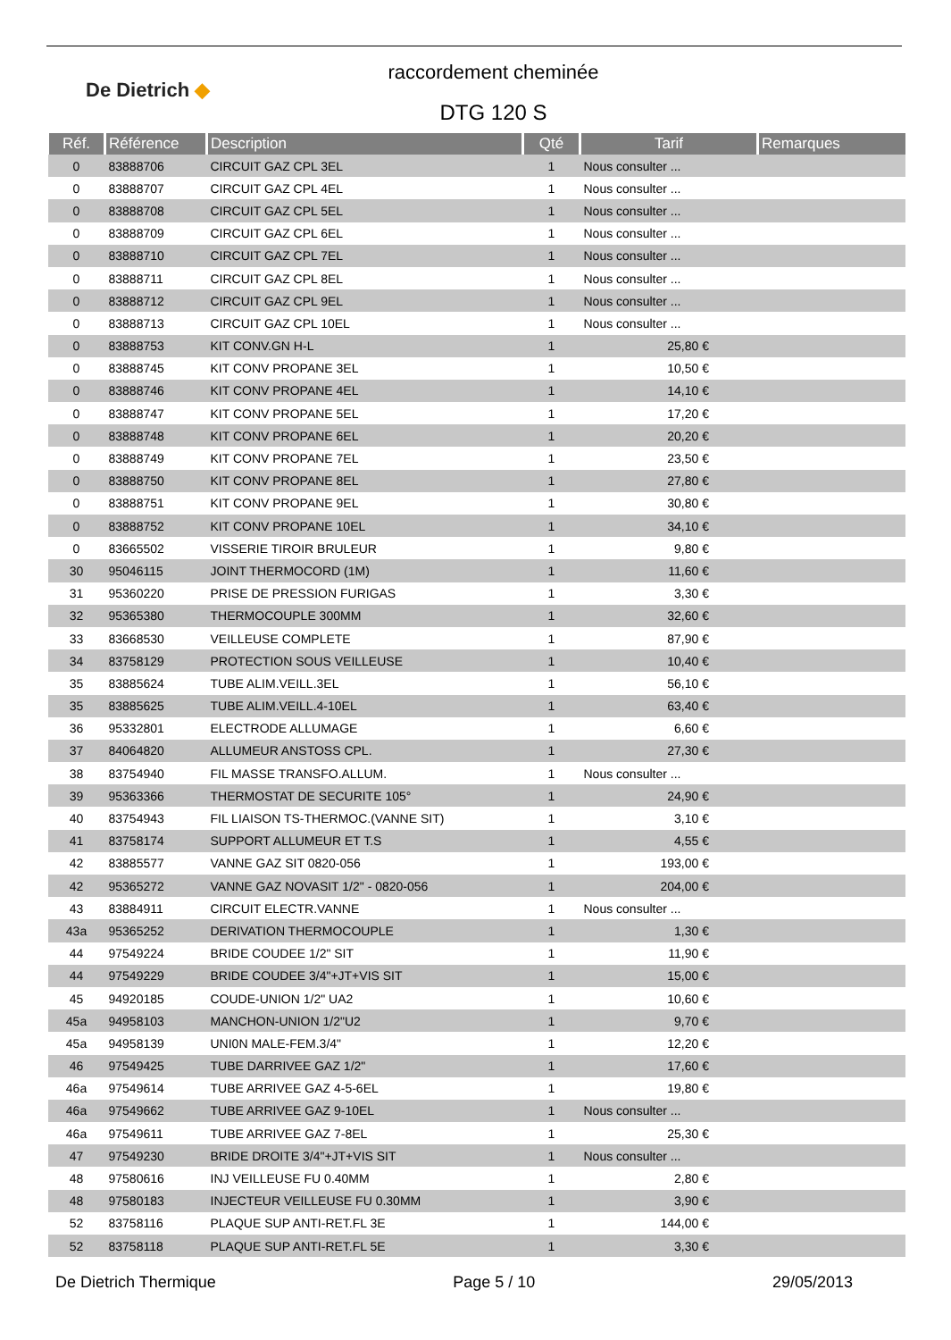De Dietrich ◆
raccordement cheminée
DTG 120 S
| Réf. | Référence | Description | Qté | Tarif | Remarques |
| --- | --- | --- | --- | --- | --- |
| 0 | 83888706 | CIRCUIT GAZ CPL 3EL | 1 | Nous consulter ... | |
| 0 | 83888707 | CIRCUIT GAZ CPL 4EL | 1 | Nous consulter ... | |
| 0 | 83888708 | CIRCUIT GAZ CPL 5EL | 1 | Nous consulter ... | |
| 0 | 83888709 | CIRCUIT GAZ CPL 6EL | 1 | Nous consulter ... | |
| 0 | 83888710 | CIRCUIT GAZ CPL 7EL | 1 | Nous consulter ... | |
| 0 | 83888711 | CIRCUIT GAZ CPL 8EL | 1 | Nous consulter ... | |
| 0 | 83888712 | CIRCUIT GAZ CPL 9EL | 1 | Nous consulter ... | |
| 0 | 83888713 | CIRCUIT GAZ CPL 10EL | 1 | Nous consulter ... | |
| 0 | 83888753 | KIT CONV.GN H-L | 1 | 25,80 € | |
| 0 | 83888745 | KIT CONV PROPANE 3EL | 1 | 10,50 € | |
| 0 | 83888746 | KIT CONV PROPANE 4EL | 1 | 14,10 € | |
| 0 | 83888747 | KIT CONV PROPANE 5EL | 1 | 17,20 € | |
| 0 | 83888748 | KIT CONV PROPANE 6EL | 1 | 20,20 € | |
| 0 | 83888749 | KIT CONV PROPANE 7EL | 1 | 23,50 € | |
| 0 | 83888750 | KIT CONV PROPANE 8EL | 1 | 27,80 € | |
| 0 | 83888751 | KIT CONV PROPANE 9EL | 1 | 30,80 € | |
| 0 | 83888752 | KIT CONV PROPANE 10EL | 1 | 34,10 € | |
| 0 | 83665502 | VISSERIE TIROIR BRULEUR | 1 | 9,80 € | |
| 30 | 95046115 | JOINT THERMOCORD (1M) | 1 | 11,60 € | |
| 31 | 95360220 | PRISE DE PRESSION FURIGAS | 1 | 3,30 € | |
| 32 | 95365380 | THERMOCOUPLE 300MM | 1 | 32,60 € | |
| 33 | 83668530 | VEILLEUSE COMPLETE | 1 | 87,90 € | |
| 34 | 83758129 | PROTECTION SOUS VEILLEUSE | 1 | 10,40 € | |
| 35 | 83885624 | TUBE ALIM.VEILL.3EL | 1 | 56,10 € | |
| 35 | 83885625 | TUBE ALIM.VEILL.4-10EL | 1 | 63,40 € | |
| 36 | 95332801 | ELECTRODE ALLUMAGE | 1 | 6,60 € | |
| 37 | 84064820 | ALLUMEUR ANSTOSS CPL. | 1 | 27,30 € | |
| 38 | 83754940 | FIL MASSE TRANSFO.ALLUM. | 1 | Nous consulter ... | |
| 39 | 95363366 | THERMOSTAT DE SECURITE 105° | 1 | 24,90 € | |
| 40 | 83754943 | FIL LIAISON TS-THERMOC.(VANNE SIT) | 1 | 3,10 € | |
| 41 | 83758174 | SUPPORT ALLUMEUR ET T.S | 1 | 4,55 € | |
| 42 | 83885577 | VANNE GAZ SIT 0820-056 | 1 | 193,00 € | |
| 42 | 95365272 | VANNE GAZ NOVASIT 1/2" - 0820-056 | 1 | 204,00 € | |
| 43 | 83884911 | CIRCUIT ELECTR.VANNE | 1 | Nous consulter ... | |
| 43a | 95365252 | DERIVATION THERMOCOUPLE | 1 | 1,30 € | |
| 44 | 97549224 | BRIDE COUDEE 1/2" SIT | 1 | 11,90 € | |
| 44 | 97549229 | BRIDE COUDEE 3/4"+JT+VIS SIT | 1 | 15,00 € | |
| 45 | 94920185 | COUDE-UNION 1/2" UA2 | 1 | 10,60 € | |
| 45a | 94958103 | MANCHON-UNION 1/2"U2 | 1 | 9,70 € | |
| 45a | 94958139 | UNI0N MALE-FEM.3/4" | 1 | 12,20 € | |
| 46 | 97549425 | TUBE DARRIVEE GAZ 1/2" | 1 | 17,60 € | |
| 46a | 97549614 | TUBE ARRIVEE GAZ 4-5-6EL | 1 | 19,80 € | |
| 46a | 97549662 | TUBE ARRIVEE GAZ 9-10EL | 1 | Nous consulter ... | |
| 46a | 97549611 | TUBE ARRIVEE GAZ 7-8EL | 1 | 25,30 € | |
| 47 | 97549230 | BRIDE DROITE 3/4"+JT+VIS SIT | 1 | Nous consulter ... | |
| 48 | 97580616 | INJ VEILLEUSE FU 0.40MM | 1 | 2,80 € | |
| 48 | 97580183 | INJECTEUR VEILLEUSE FU 0.30MM | 1 | 3,90 € | |
| 52 | 83758116 | PLAQUE SUP ANTI-RET.FL 3E | 1 | 144,00 € | |
| 52 | 83758118 | PLAQUE SUP ANTI-RET.FL 5E | 1 | 3,30 € | |
De Dietrich Thermique Page 5 / 10 29/05/2013